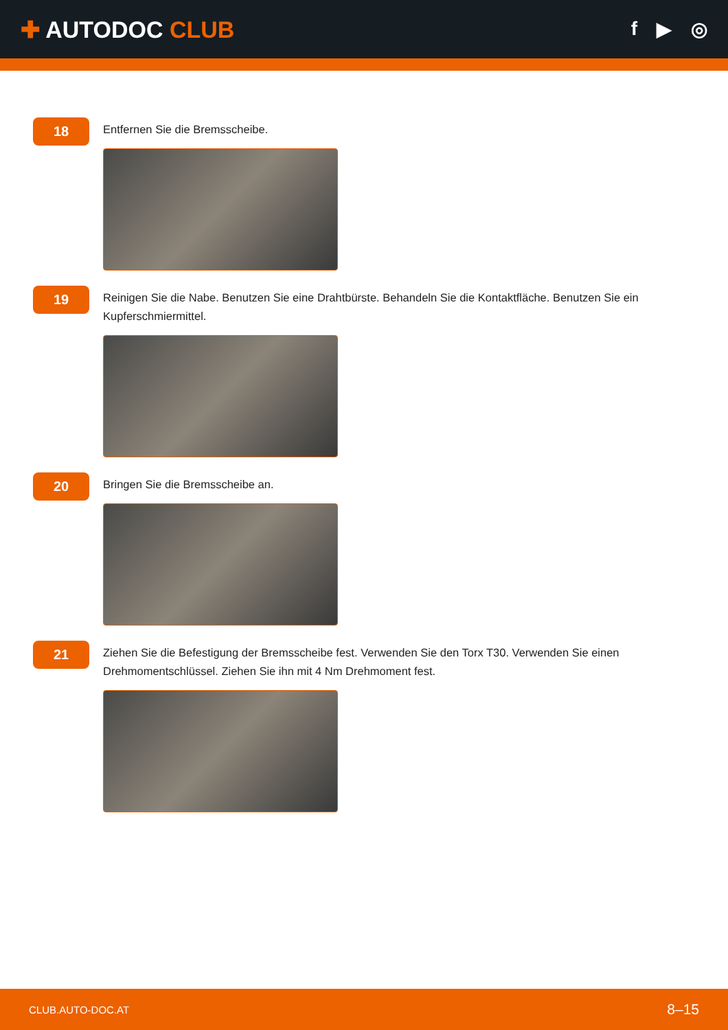✚ AUTODOC CLUB
f ▶ ◎
18
Entfernen Sie die Bremsscheibe.
19
Reinigen Sie die Nabe. Benutzen Sie eine Drahtbürste. Behandeln Sie die Kontaktfläche. Benutzen Sie ein Kupferschmiermittel.
20
Bringen Sie die Bremsscheibe an.
21
Ziehen Sie die Befestigung der Bremsscheibe fest. Verwenden Sie den Torx T30. Verwenden Sie einen Drehmomentschlüssel. Ziehen Sie ihn mit 4 Nm Drehmoment fest.
CLUB.AUTO-DOC.AT 8–15